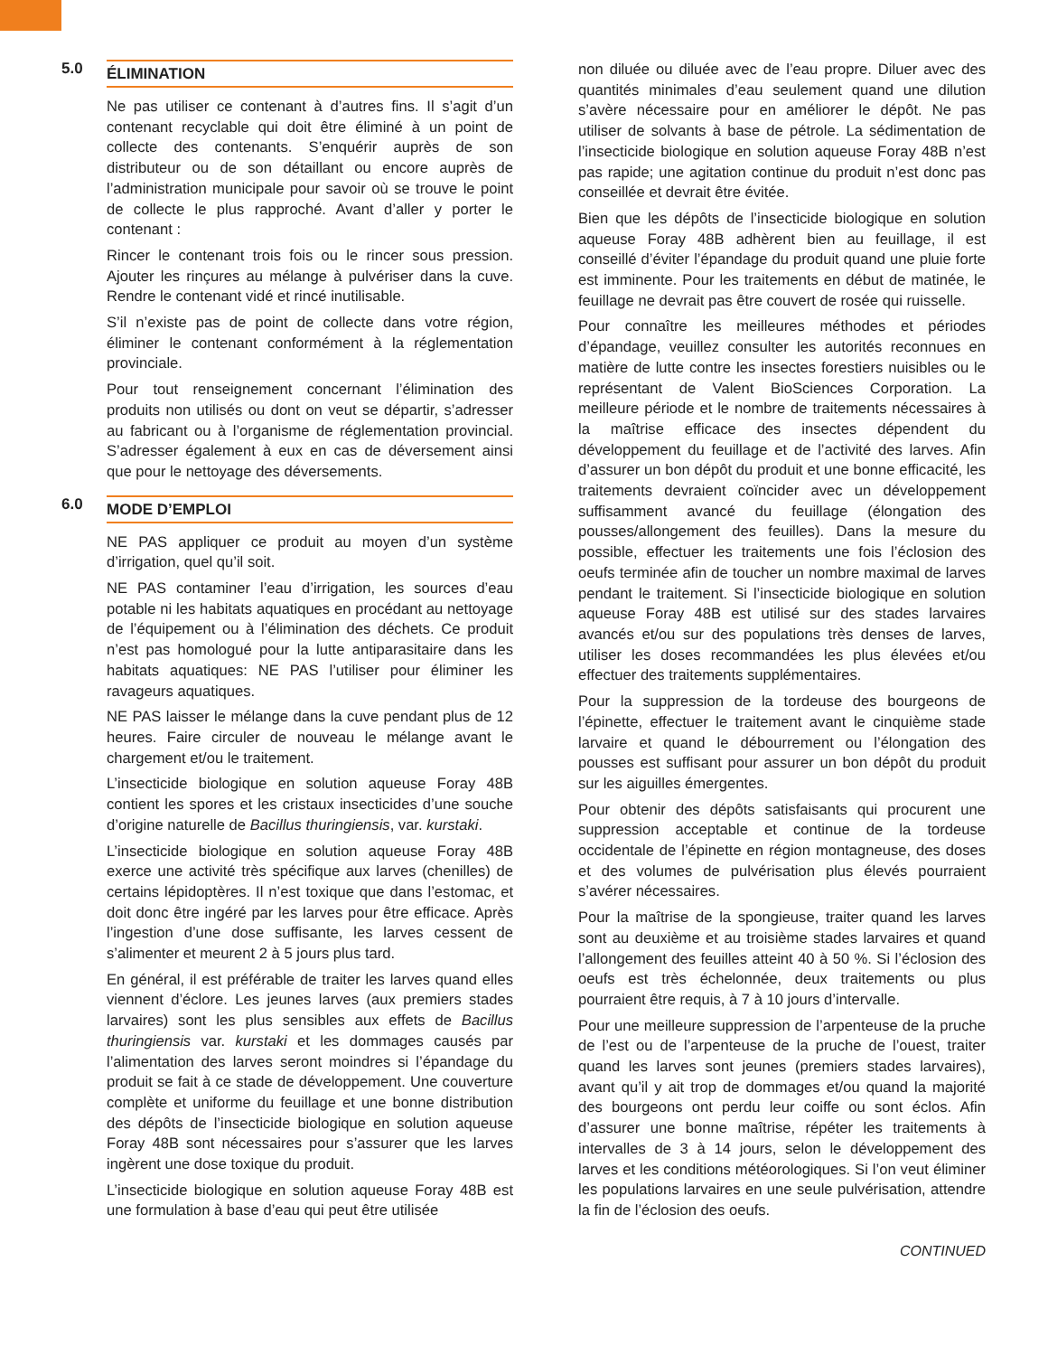5.0 ÉLIMINATION
Ne pas utiliser ce contenant à d’autres fins. Il s’agit d’un contenant recyclable qui doit être éliminé à un point de collecte des contenants. S’enquérir auprès de son distributeur ou de son détaillant ou encore auprès de l’administration municipale pour savoir où se trouve le point de collecte le plus rapproché. Avant d’aller y porter le contenant :
Rincer le contenant trois fois ou le rincer sous pression. Ajouter les rinçures au mélange à pulvériser dans la cuve. Rendre le contenant vidé et rincé inutilisable.
S’il n’existe pas de point de collecte dans votre région, éliminer le contenant conformément à la réglementation provinciale.
Pour tout renseignement concernant l’élimination des produits non utilisés ou dont on veut se départir, s’adresser au fabricant ou à l’organisme de réglementation provincial. S’adresser également à eux en cas de déversement ainsi que pour le nettoyage des déversements.
6.0 MODE D’EMPLOI
NE PAS appliquer ce produit au moyen d’un système d’irrigation, quel qu’il soit.
NE PAS contaminer l’eau d’irrigation, les sources d’eau potable ni les habitats aquatiques en procédant au nettoyage de l’équipement ou à l’élimination des déchets. Ce produit n’est pas homologué pour la lutte antiparasitaire dans les habitats aquatiques: NE PAS l’utiliser pour éliminer les ravageurs aquatiques.
NE PAS laisser le mélange dans la cuve pendant plus de 12 heures. Faire circuler de nouveau le mélange avant le chargement et/ou le traitement.
L’insecticide biologique en solution aqueuse Foray 48B contient les spores et les cristaux insecticides d’une souche d’origine naturelle de Bacillus thuringiensis, var. kurstaki.
L’insecticide biologique en solution aqueuse Foray 48B exerce une activité très spécifique aux larves (chenilles) de certains lépidoptères. Il n’est toxique que dans l’estomac, et doit donc être ingéré par les larves pour être efficace. Après l’ingestion d’une dose suffisante, les larves cessent de s’alimenter et meurent 2 à 5 jours plus tard.
En général, il est préférable de traiter les larves quand elles viennent d’éclore. Les jeunes larves (aux premiers stades larvaires) sont les plus sensibles aux effets de Bacillus thuringiensis var. kurstaki et les dommages causés par l’alimentation des larves seront moindres si l’épandage du produit se fait à ce stade de développement. Une couverture complète et uniforme du feuillage et une bonne distribution des dépôts de l’insecticide biologique en solution aqueuse Foray 48B sont nécessaires pour s’assurer que les larves ingèrent une dose toxique du produit.
L’insecticide biologique en solution aqueuse Foray 48B est une formulation à base d’eau qui peut être utilisée
non diluée ou diluée avec de l’eau propre. Diluer avec des quantités minimales d’eau seulement quand une dilution s’avère nécessaire pour en améliorer le dépôt. Ne pas utiliser de solvants à base de pétrole. La sédimentation de l’insecticide biologique en solution aqueuse Foray 48B n’est pas rapide; une agitation continue du produit n’est donc pas conseillée et devrait être évitée.
Bien que les dépôts de l’insecticide biologique en solution aqueuse Foray 48B adhèrent bien au feuillage, il est conseillé d’éviter l’épandage du produit quand une pluie forte est imminente. Pour les traitements en début de matinée, le feuillage ne devrait pas être couvert de rosée qui ruisselle.
Pour connaître les meilleures méthodes et périodes d’épandage, veuillez consulter les autorités reconnues en matière de lutte contre les insectes forestiers nuisibles ou le représentant de Valent BioSciences Corporation. La meilleure période et le nombre de traitements nécessaires à la maîtrise efficace des insectes dépendent du développement du feuillage et de l’activité des larves. Afin d’assurer un bon dépôt du produit et une bonne efficacité, les traitements devraient coïncider avec un développement suffisamment avancé du feuillage (élongation des pousses/allongement des feuilles). Dans la mesure du possible, effectuer les traitements une fois l’éclosion des oeufs terminée afin de toucher un nombre maximal de larves pendant le traitement. Si l’insecticide biologique en solution aqueuse Foray 48B est utilisé sur des stades larvaires avancés et/ou sur des populations très denses de larves, utiliser les doses recommandées les plus élevées et/ou effectuer des traitements supplémentaires.
Pour la suppression de la tordeuse des bourgeons de l’épinette, effectuer le traitement avant le cinquième stade larvaire et quand le débourrement ou l’élongation des pousses est suffisant pour assurer un bon dépôt du produit sur les aiguilles émergentes.
Pour obtenir des dépôts satisfaisants qui procurent une suppression acceptable et continue de la tordeuse occidentale de l’épinette en région montagneuse, des doses et des volumes de pulvérisation plus élevés pourraient s’avérer nécessaires.
Pour la maîtrise de la spongieuse, traiter quand les larves sont au deuxième et au troisième stades larvaires et quand l’allongement des feuilles atteint 40 à 50 %. Si l’éclosion des oeufs est très échelonnée, deux traitements ou plus pourraient être requis, à 7 à 10 jours d’intervalle.
Pour une meilleure suppression de l’arpenteuse de la pruche de l’est ou de l’arpenteuse de la pruche de l’ouest, traiter quand les larves sont jeunes (premiers stades larvaires), avant qu’il y ait trop de dommages et/ou quand la majorité des bourgeons ont perdu leur coiffe ou sont éclos. Afin d’assurer une bonne maîtrise, répéter les traitements à intervalles de 3 à 14 jours, selon le développement des larves et les conditions météorologiques. Si l’on veut éliminer les populations larvaires en une seule pulvérisation, attendre la fin de l’éclosion des oeufs.
CONTINUED